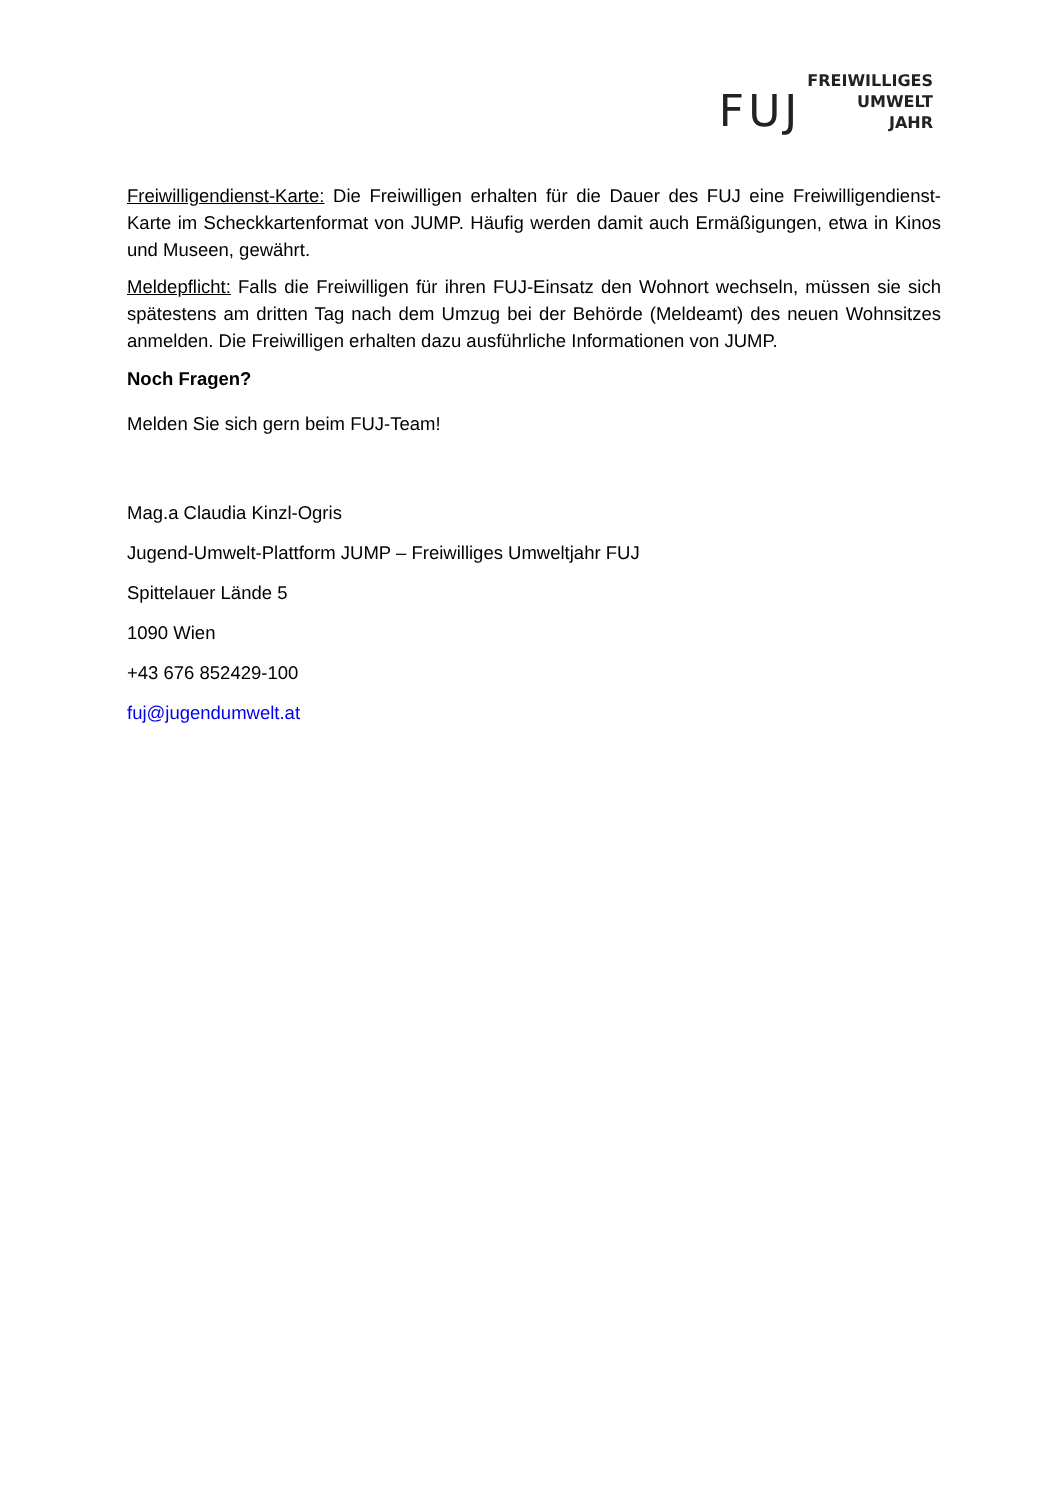FUJ
FREIWILLIGES
UMWELT
JAHR
Freiwilligendienst-Karte: Die Freiwilligen erhalten für die Dauer des FUJ eine Freiwilligendienst-Karte im Scheckkartenformat von JUMP. Häufig werden damit auch Ermäßigungen, etwa in Kinos und Museen, gewährt.
Meldepflicht: Falls die Freiwilligen für ihren FUJ-Einsatz den Wohnort wechseln, müssen sie sich spätestens am dritten Tag nach dem Umzug bei der Behörde (Meldeamt) des neuen Wohnsitzes anmelden. Die Freiwilligen erhalten dazu ausführliche Informationen von JUMP.
Noch Fragen?
Melden Sie sich gern beim FUJ-Team!
Mag.a Claudia Kinzl-Ogris
Jugend-Umwelt-Plattform JUMP – Freiwilliges Umweltjahr FUJ
Spittelauer Lände 5
1090 Wien
+43 676 852429-100
fuj@jugendumwelt.at